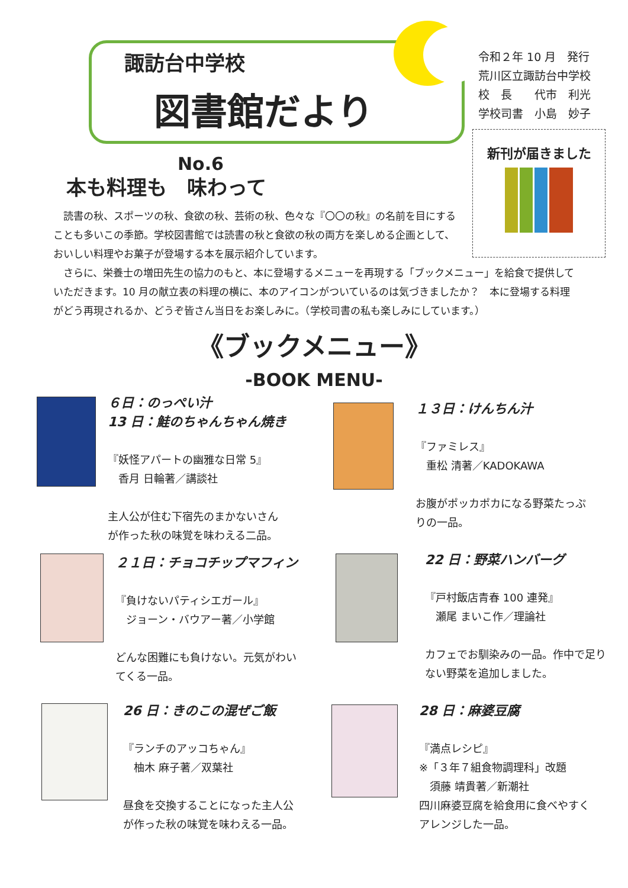諏訪台中学校
図書館だより No.6
令和２年 10 月　発行
荒川区立諏訪台中学校
校　長　　代市　利光
学校司書　小島　妙子
新刊が届きました
本も料理も　味わって
読書の秋、スポーツの秋、食欲の秋、芸術の秋、色々な『〇〇の秋』の名前を目にすることも多いこの季節。学校図書館では読書の秋と食欲の秋の両方を楽しめる企画として、おいしい料理やお菓子が登場する本を展示紹介しています。
さらに、栄養士の増田先生の協力のもと、本に登場するメニューを再現する「ブックメニュー」を給食で提供していただきます。10 月の献立表の料理の横に、本のアイコンがついているのは気づきましたか？　本に登場する料理がどう再現されるか、どうぞ皆さん当日をお楽しみに。（学校司書の私も楽しみにしています。）
《ブックメニュー》
-BOOK MENU-
６日：のっぺい汁
13 日：鮭のちゃんちゃん焼き
『妖怪アパートの幽雅な日常 5』
　香月 日輪著／講談社
主人公が住む下宿先のまかないさん
が作った秋の味覚を味わえる二品。
１３日：けんちん汁
『ファミレス』
　重松 清著／KADOKAWA
お腹がポッカポカになる野菜たっぷ
りの一品。
２１日：チョコチップマフィン
『負けないパティシエガール』
　ジョーン・バウアー著／小学館
どんな困難にも負けない。元気がわい
てくる一品。
22 日：野菜ハンバーグ
『戸村飯店青春 100 連発』
　瀬尾 まいこ作／理論社
カフェでお馴染みの一品。作中で足り
ない野菜を追加しました。
26 日：きのこの混ぜご飯
『ランチのアッコちゃん』
　柚木 麻子著／双葉社
昼食を交換することになった主人公
が作った秋の味覚を味わえる一品。
28 日：麻婆豆腐
『満点レシピ』
※「３年７組食物調理科」改題
　須藤 靖貴著／新潮社
四川麻婆豆腐を給食用に食べやすく
アレンジした一品。